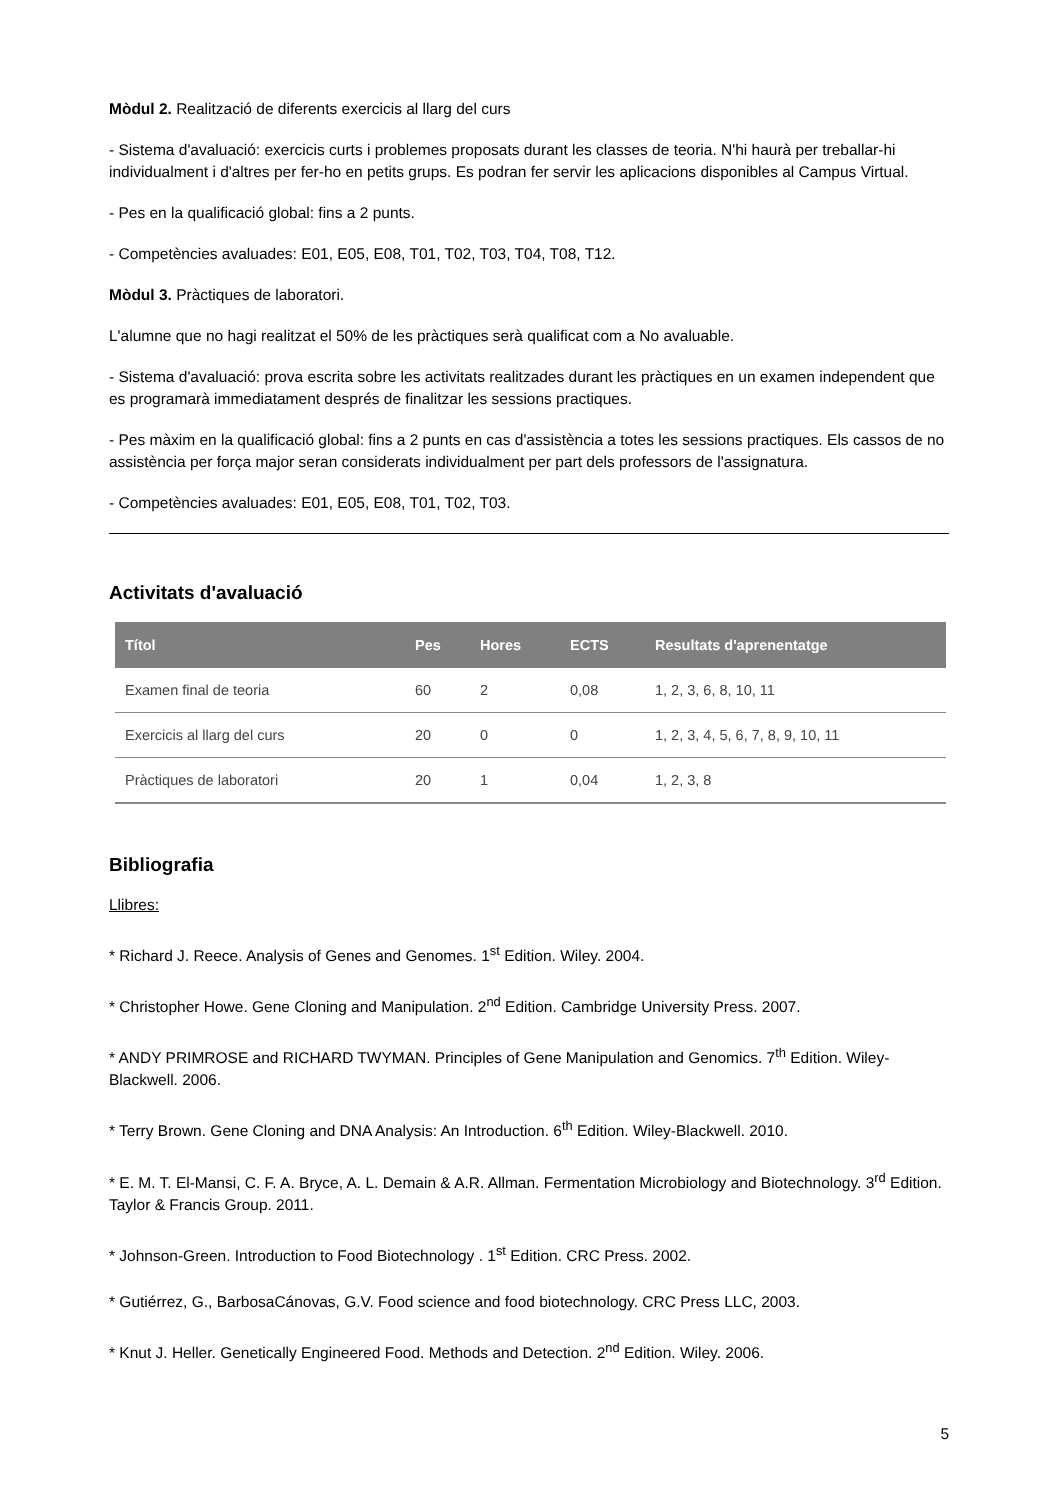Mòdul 2. Realització de diferents exercicis al llarg del curs
- Sistema d'avaluació: exercicis curts i problemes proposats durant les classes de teoria. N'hi haurà per treballar-hi individualment i d'altres per fer-ho en petits grups. Es podran fer servir les aplicacions disponibles al Campus Virtual.
- Pes en la qualificació global: fins a 2 punts.
- Competències avaluades: E01, E05, E08, T01, T02, T03, T04, T08, T12.
Mòdul 3. Pràctiques de laboratori.
L'alumne que no hagi realitzat el 50% de les pràctiques serà qualificat com a No avaluable.
- Sistema d'avaluació: prova escrita sobre les activitats realitzades durant les pràctiques en un examen independent que es programarà immediatament després de finalitzar les sessions practiques.
- Pes màxim en la qualificació global: fins a 2 punts en cas d'assistència a totes les sessions practiques. Els cassos de no assistència per força major seran considerats individualment per part dels professors de l'assignatura.
- Competències avaluades: E01, E05, E08, T01, T02, T03.
Activitats d'avaluació
| Títol | Pes | Hores | ECTS | Resultats d'aprenentatge |
| --- | --- | --- | --- | --- |
| Examen final de teoria | 60 | 2 | 0,08 | 1, 2, 3, 6, 8, 10, 11 |
| Exercicis al llarg del curs | 20 | 0 | 0 | 1, 2, 3, 4, 5, 6, 7, 8, 9, 10, 11 |
| Pràctiques de laboratori | 20 | 1 | 0,04 | 1, 2, 3, 8 |
Bibliografia
Llibres:
* Richard J. Reece. Analysis of Genes and Genomes. 1<sup>st</sup> Edition. Wiley. 2004.
* Christopher Howe. Gene Cloning and Manipulation. 2<sup>nd</sup> Edition. Cambridge University Press. 2007.
* ANDY PRIMROSE and RICHARD TWYMAN. Principles of Gene Manipulation and Genomics. 7<sup>th</sup> Edition. Wiley-Blackwell. 2006.
* Terry Brown. Gene Cloning and DNA Analysis: An Introduction. 6<sup>th</sup> Edition. Wiley-Blackwell. 2010.
* E. M. T. El-Mansi, C. F. A. Bryce, A. L. Demain & A.R. Allman. Fermentation Microbiology and Biotechnology. 3<sup>rd</sup> Edition. Taylor & Francis Group. 2011.
* Johnson-Green. Introduction to Food Biotechnology . 1<sup>st</sup> Edition. CRC Press. 2002.
* Gutiérrez, G., BarbosaCánovas, G.V. Food science and food biotechnology. CRC Press LLC, 2003.
* Knut J. Heller. Genetically Engineered Food. Methods and Detection. 2<sup>nd</sup> Edition. Wiley. 2006.
5